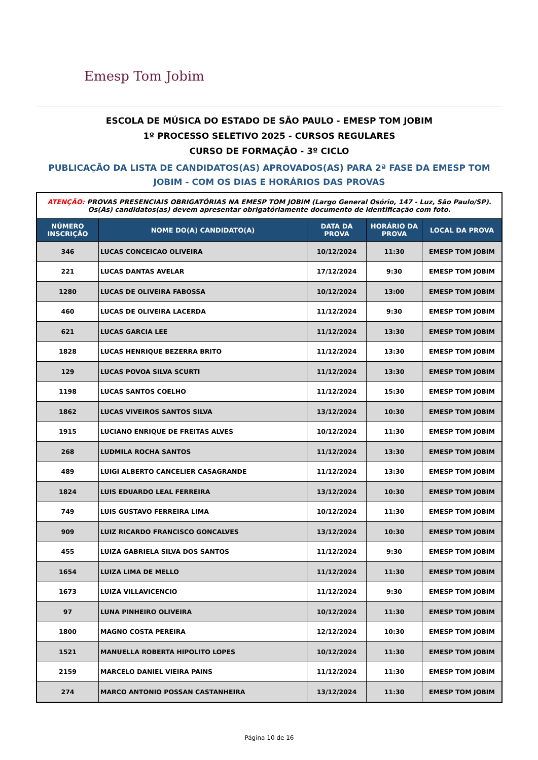Emesp Tom Jobim
ESCOLA DE MÚSICA DO ESTADO DE SÃO PAULO - EMESP TOM JOBIM
1º PROCESSO SELETIVO 2025 - CURSOS REGULARES
CURSO DE FORMAÇÃO - 3º CICLO
PUBLICAÇÃO DA LISTA DE CANDIDATOS(AS) APROVADOS(AS) PARA 2ª FASE DA EMESP TOM JOBIM - COM OS DIAS E HORÁRIOS DAS PROVAS
| ATENÇÃO: PROVAS PRESENCIAIS OBRIGATÓRIAS NA EMESP TOM JOBIM (Largo General Osório, 147 - Luz, São Paulo/SP). Os(As) candidatos(as) devem apresentar obrigatóriamente documento de identificação com foto. | | | | |
| NÚMERO INSCRIÇÃO | NOME DO(A) CANDIDATO(A) | DATA DA PROVA | HORÁRIO DA PROVA | LOCAL DA PROVA |
| 346 | LUCAS CONCEICAO OLIVEIRA | 10/12/2024 | 11:30 | EMESP TOM JOBIM |
| 221 | LUCAS DANTAS AVELAR | 17/12/2024 | 9:30 | EMESP TOM JOBIM |
| 1280 | LUCAS DE OLIVEIRA FABOSSA | 10/12/2024 | 13:00 | EMESP TOM JOBIM |
| 460 | LUCAS DE OLIVEIRA LACERDA | 11/12/2024 | 9:30 | EMESP TOM JOBIM |
| 621 | LUCAS GARCIA LEE | 11/12/2024 | 13:30 | EMESP TOM JOBIM |
| 1828 | LUCAS HENRIQUE BEZERRA BRITO | 11/12/2024 | 13:30 | EMESP TOM JOBIM |
| 129 | LUCAS POVOA SILVA SCURTI | 11/12/2024 | 13:30 | EMESP TOM JOBIM |
| 1198 | LUCAS SANTOS COELHO | 11/12/2024 | 15:30 | EMESP TOM JOBIM |
| 1862 | LUCAS VIVEIROS SANTOS SILVA | 13/12/2024 | 10:30 | EMESP TOM JOBIM |
| 1915 | LUCIANO ENRIQUE DE FREITAS ALVES | 10/12/2024 | 11:30 | EMESP TOM JOBIM |
| 268 | LUDMILA ROCHA SANTOS | 11/12/2024 | 13:30 | EMESP TOM JOBIM |
| 489 | LUIGI ALBERTO CANCELIER CASAGRANDE | 11/12/2024 | 13:30 | EMESP TOM JOBIM |
| 1824 | LUIS EDUARDO LEAL FERREIRA | 13/12/2024 | 10:30 | EMESP TOM JOBIM |
| 749 | LUIS GUSTAVO FERREIRA LIMA | 10/12/2024 | 11:30 | EMESP TOM JOBIM |
| 909 | LUIZ RICARDO FRANCISCO GONCALVES | 13/12/2024 | 10:30 | EMESP TOM JOBIM |
| 455 | LUIZA GABRIELA SILVA DOS SANTOS | 11/12/2024 | 9:30 | EMESP TOM JOBIM |
| 1654 | LUIZA LIMA DE MELLO | 11/12/2024 | 11:30 | EMESP TOM JOBIM |
| 1673 | LUIZA VILLAVICENCIO | 11/12/2024 | 9:30 | EMESP TOM JOBIM |
| 97 | LUNA PINHEIRO OLIVEIRA | 10/12/2024 | 11:30 | EMESP TOM JOBIM |
| 1800 | MAGNO COSTA PEREIRA | 12/12/2024 | 10:30 | EMESP TOM JOBIM |
| 1521 | MANUELLA ROBERTA HIPOLITO LOPES | 10/12/2024 | 11:30 | EMESP TOM JOBIM |
| 2159 | MARCELO DANIEL VIEIRA PAINS | 11/12/2024 | 11:30 | EMESP TOM JOBIM |
| 274 | MARCO ANTONIO POSSAN CASTANHEIRA | 13/12/2024 | 11:30 | EMESP TOM JOBIM |
Página 10 de 16